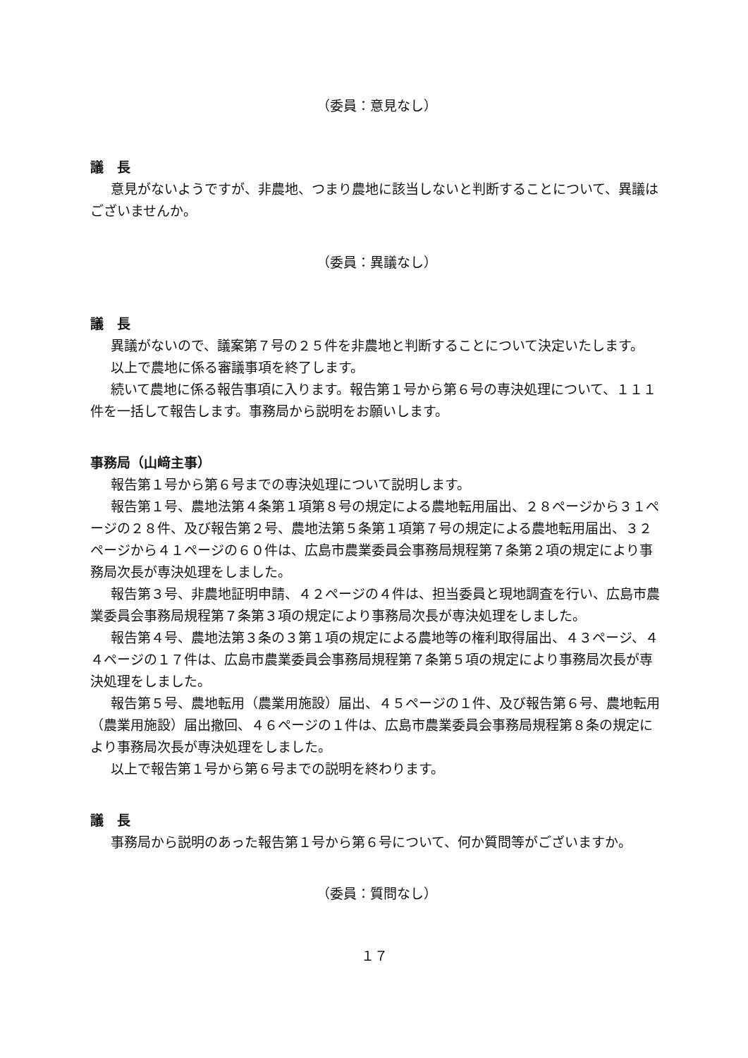（委員：意見なし）
議　長
意見がないようですが、非農地、つまり農地に該当しないと判断することについて、異議はございませんか。
（委員：異議なし）
議　長
異議がないので、議案第７号の２５件を非農地と判断することについて決定いたします。
以上で農地に係る審議事項を終了します。
続いて農地に係る報告事項に入ります。報告第１号から第６号の専決処理について、１１１件を一括して報告します。事務局から説明をお願いします。
事務局（山﨑主事）
報告第１号から第６号までの専決処理について説明します。
報告第１号、農地法第４条第１項第８号の規定による農地転用届出、２８ページから３１ページの２８件、及び報告第２号、農地法第５条第１項第７号の規定による農地転用届出、３２ページから４１ページの６０件は、広島市農業委員会事務局規程第７条第２項の規定により事務局次長が専決処理をしました。
報告第３号、非農地証明申請、４２ページの４件は、担当委員と現地調査を行い、広島市農業委員会事務局規程第７条第３項の規定により事務局次長が専決処理をしました。
報告第４号、農地法第３条の３第１項の規定による農地等の権利取得届出、４３ページ、４４ページの１７件は、広島市農業委員会事務局規程第７条第５項の規定により事務局次長が専決処理をしました。
報告第５号、農地転用（農業用施設）届出、４５ページの１件、及び報告第６号、農地転用（農業用施設）届出撤回、４６ページの１件は、広島市農業委員会事務局規程第８条の規定により事務局次長が専決処理をしました。
以上で報告第１号から第６号までの説明を終わります。
議　長
事務局から説明のあった報告第１号から第６号について、何か質問等がございますか。
（委員：質問なし）
１７